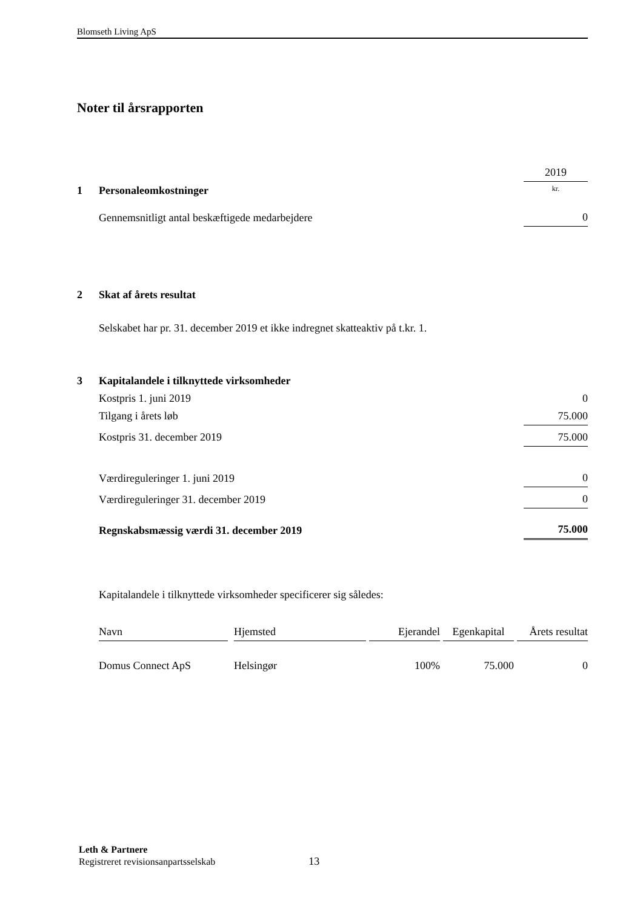Blomseth Living ApS
Noter til årsrapporten
| | | 2019 |
| 1 | Personaleomkostninger | kr. |
| | Gennemsnitligt antal beskæftigede medarbejdere | 0 |
| 2 | Skat af årets resultat | |
| | Selskabet har pr. 31. december 2019 et ikke indregnet skatteaktiv på t.kr. 1. | |
| 3 | Kapitalandele i tilknyttede virksomheder | |
| | Kostpris 1. juni 2019 | 0 |
| | Tilgang i årets løb | 75.000 |
| | Kostpris 31. december 2019 | 75.000 |
| | Værdireguleringer 1. juni 2019 | 0 |
| | Værdireguleringer 31. december 2019 | 0 |
| | Regnskabsmæssig værdi 31. december 2019 | 75.000 |
Kapitalandele i tilknyttede virksomheder specificerer sig således:
| Navn | | Hjemsted | | Ejerandel | | Egenkapital | | Årets resultat |
| Domus Connect ApS | | Helsingør | | 100% | | 75.000 | | 0 |
Leth & Partnere
Registreret revisionsanpartsselskab 13